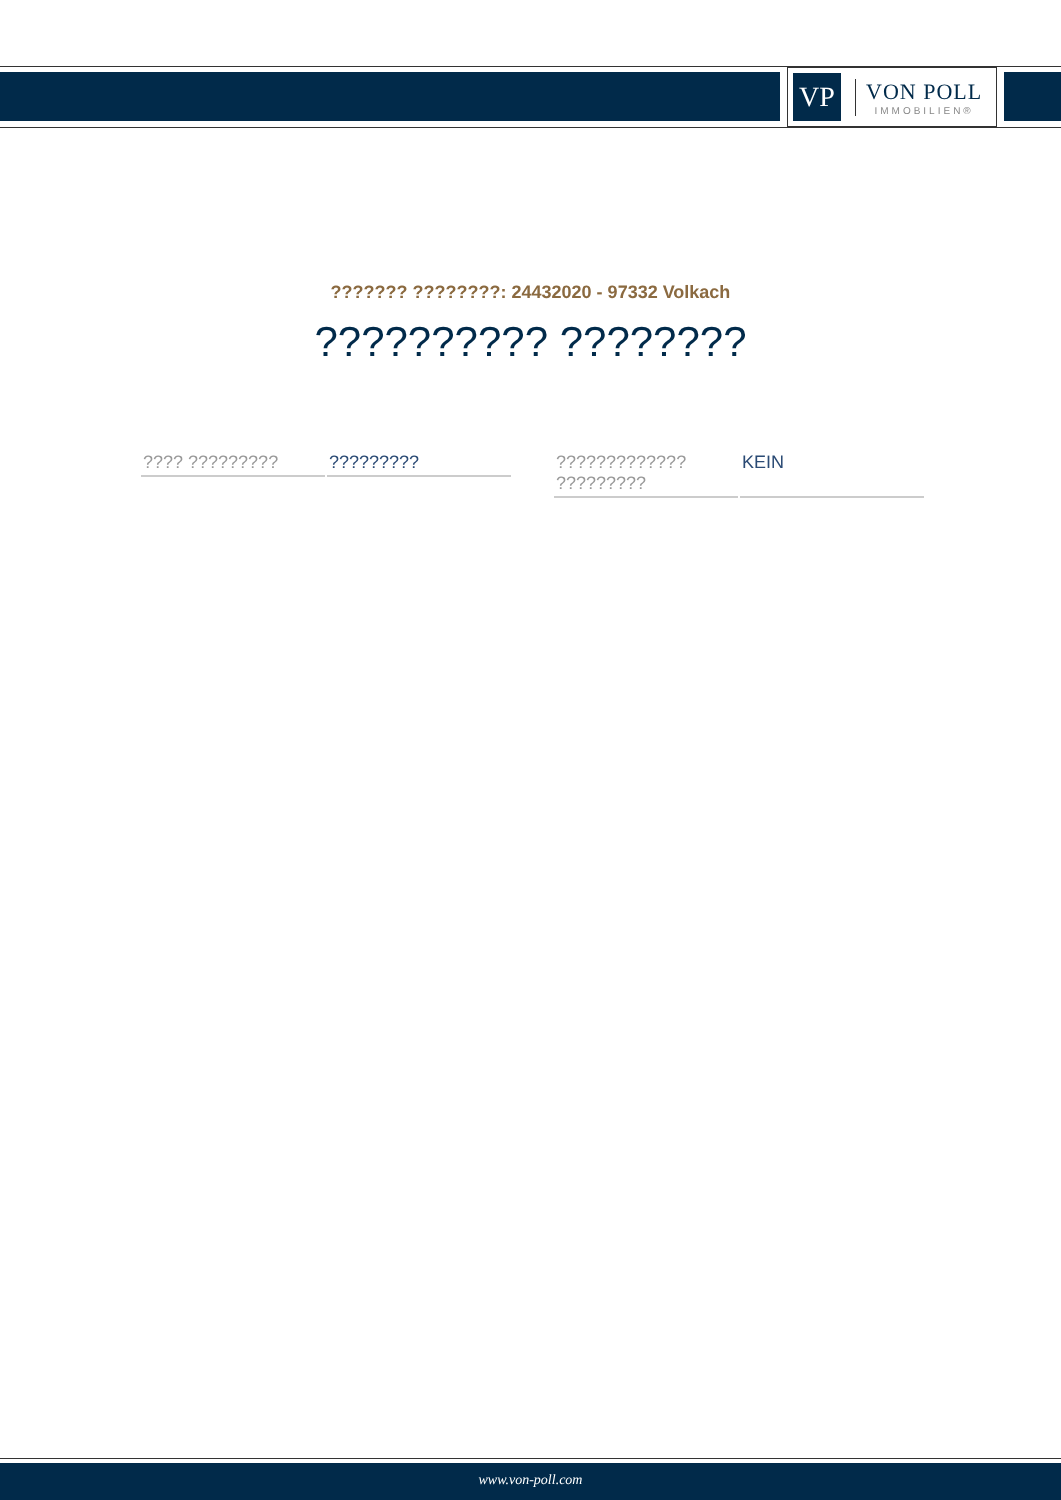VP
VON POLL
IMMOBILIEN®
??????? ????????: 24432020 - 97332 Volkach
?????????? ????????
| ???? ????????? | ????????? |
| ????????????? ????????? | KEIN |
www.von-poll.com